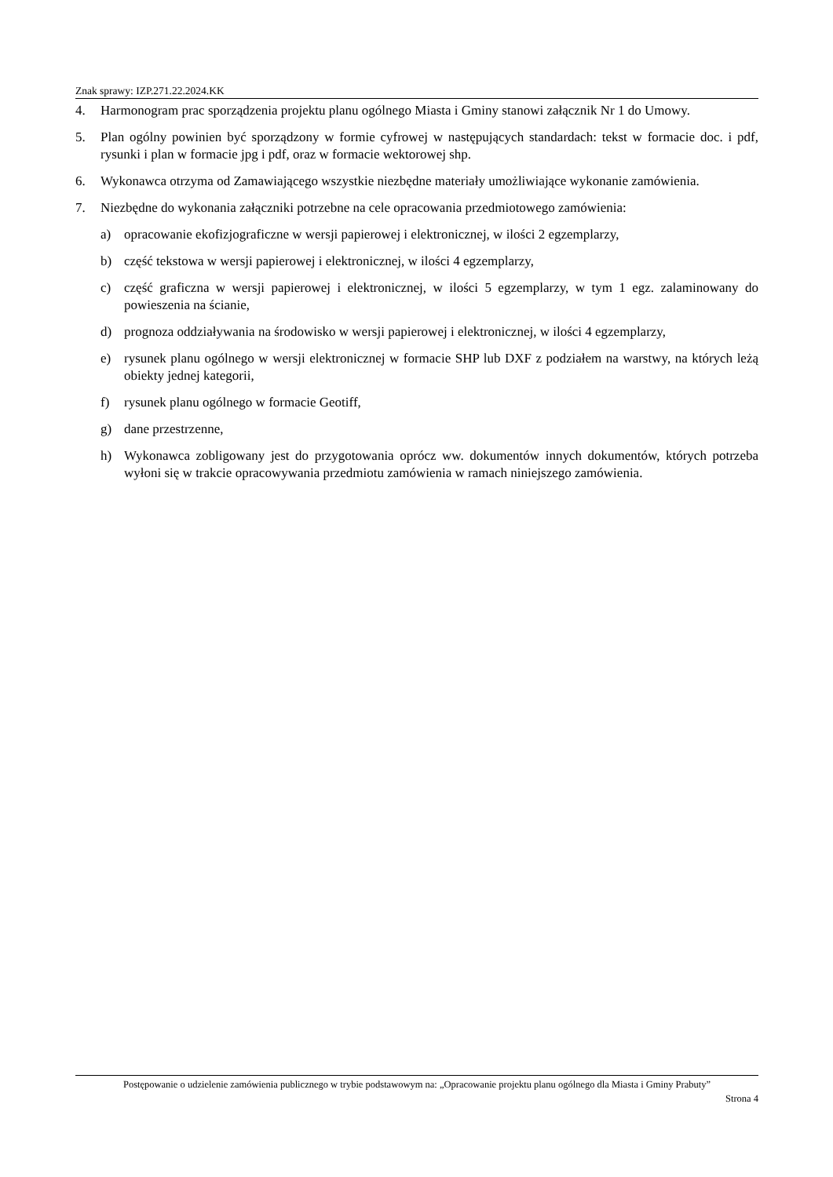Znak sprawy: IZP.271.22.2024.KK
4. Harmonogram prac sporządzenia projektu planu ogólnego Miasta i Gminy stanowi załącznik Nr 1 do Umowy.
5. Plan ogólny powinien być sporządzony w formie cyfrowej w następujących standardach: tekst w formacie doc. i pdf, rysunki i plan w formacie jpg i pdf, oraz w formacie wektorowej shp.
6. Wykonawca otrzyma od Zamawiającego wszystkie niezbędne materiały umożliwiające wykonanie zamówienia.
7. Niezbędne do wykonania załączniki potrzebne na cele opracowania przedmiotowego zamówienia:
a) opracowanie ekofizjograficzne w wersji papierowej i elektronicznej, w ilości 2 egzemplarzy,
b) część tekstowa w wersji papierowej i elektronicznej, w ilości 4 egzemplarzy,
c) część graficzna w wersji papierowej i elektronicznej, w ilości 5 egzemplarzy, w tym 1 egz. zalaminowany do powieszenia na ścianie,
d) prognoza oddziaływania na środowisko w wersji papierowej i elektronicznej, w ilości 4 egzemplarzy,
e) rysunek planu ogólnego w wersji elektronicznej w formacie SHP lub DXF z podziałem na warstwy, na których leżą obiekty jednej kategorii,
f) rysunek planu ogólnego w formacie Geotiff,
g) dane przestrzenne,
h) Wykonawca zobligowany jest do przygotowania oprócz ww. dokumentów innych dokumentów, których potrzeba wyłoni się w trakcie opracowywania przedmiotu zamówienia w ramach niniejszego zamówienia.
Postępowanie o udzielenie zamówienia publicznego w trybie podstawowym na: „Opracowanie projektu planu ogólnego dla Miasta i Gminy Prabuty”
Strona 4